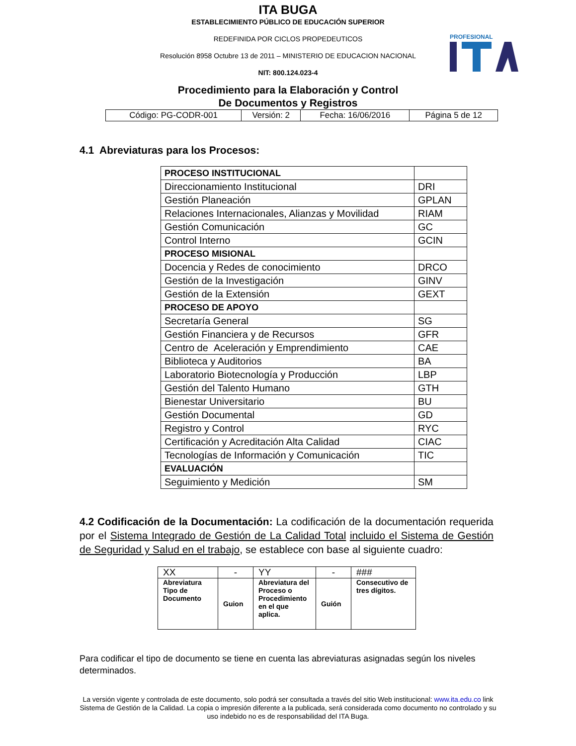ITA BUGA
ESTABLECIMIENTO PÚBLICO DE EDUCACIÓN SUPERIOR
REDEFINIDA POR CICLOS PROPEDEUTICOS
Resolución 8958 Octubre 13 de 2011 – MINISTERIO DE EDUCACION NACIONAL
NIT: 800.124.023-4
PROFESIONAL
Procedimiento para la Elaboración y Control
De Documentos y Registros
| Código: PG-CODR-001 | Versión: 2 | Fecha: 16/06/2016 | Página 5 de 12 |
4.1 Abreviaturas para los Procesos:
| PROCESO INSTITUCIONAL | |
| Direccionamiento Institucional | DRI |
| Gestión Planeación | GPLAN |
| Relaciones Internacionales, Alianzas y Movilidad | RIAM |
| Gestión Comunicación | GC |
| Control Interno | GCIN |
| PROCESO MISIONAL | |
| Docencia y Redes de conocimiento | DRCO |
| Gestión de la Investigación | GINV |
| Gestión de la Extensión | GEXT |
| PROCESO DE APOYO | |
| Secretaría General | SG |
| Gestión Financiera y de Recursos | GFR |
| Centro de Aceleración y Emprendimiento | CAE |
| Biblioteca y Auditorios | BA |
| Laboratorio Biotecnología y Producción | LBP |
| Gestión del Talento Humano | GTH |
| Bienestar Universitario | BU |
| Gestión Documental | GD |
| Registro y Control | RYC |
| Certificación y Acreditación Alta Calidad | CIAC |
| Tecnologías de Información y Comunicación | TIC |
| EVALUACIÓN | |
| Seguimiento y Medición | SM |
4.2 Codificación de la Documentación: La codificación de la documentación requerida por el Sistema Integrado de Gestión de La Calidad Total incluido el Sistema de Gestión de Seguridad y Salud en el trabajo, se establece con base al siguiente cuadro:
| XX | - | YY | - | ### |
| Abreviatura Tipo de Documento | Guion | Abreviatura del Proceso o Procedimiento en el que aplica. | Guión | Consecutivo de tres dígitos. |
Para codificar el tipo de documento se tiene en cuenta las abreviaturas asignadas según los niveles determinados.
La versión vigente y controlada de este documento, solo podrá ser consultada a través del sitio Web institucional: www.ita.edu.co link Sistema de Gestión de la Calidad. La copia o impresión diferente a la publicada, será considerada como documento no controlado y su uso indebido no es de responsabilidad del ITA Buga.